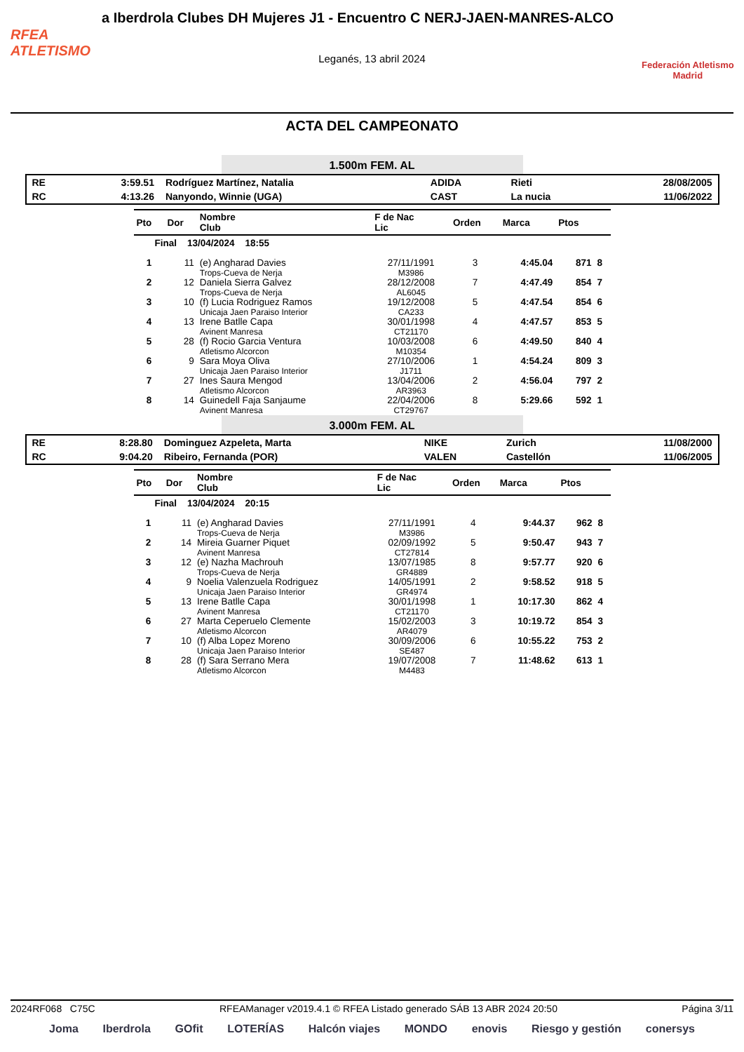a Iberdrola Clubes DH Mujeres J1 - Encuentro C NERJ-JAEN-MANRES-ALCO
RFEA
ATLETISMO
Leganés, 13 abril 2024
Federación Atletismo
Madrid
ACTA DEL CAMPEONATO
1.500m FEM. AL
| RE | 3:59.51 | Rodríguez Martínez, Natalia | ADIDA | Rieti | 28/08/2005 |
| RC | 4:13.26 | Nanyondo, Winnie (UGA) | CAST | La nucia | 11/06/2022 |
| Pto | Dor | Nombre Club | F de Nac Lic | Orden | Marca | Ptos | |
| --- | --- | --- | --- | --- | --- | --- | --- |
| Final 13/04/2024 18:55 | | | | | | | |
| 1 | 11 | (e) Angharad Davies Trops-Cueva de Nerja | 27/11/1991 M3986 | 3 | 4:45.04 | 871 | 8 |
| 2 | 12 | Daniela Sierra Galvez Trops-Cueva de Nerja | 28/12/2008 AL6045 | 7 | 4:47.49 | 854 | 7 |
| 3 | 10 | (f) Lucia Rodriguez Ramos Unicaja Jaen Paraiso Interior | 19/12/2008 CA233 | 5 | 4:47.54 | 854 | 6 |
| 4 | 13 | Irene Batlle Capa Avinent Manresa | 30/01/1998 CT21170 | 4 | 4:47.57 | 853 | 5 |
| 5 | 28 | (f) Rocio Garcia Ventura Atletismo Alcorcon | 10/03/2008 M10354 | 6 | 4:49.50 | 840 | 4 |
| 6 | 9 | Sara Moya Oliva Unicaja Jaen Paraiso Interior | 27/10/2006 J1711 | 1 | 4:54.24 | 809 | 3 |
| 7 | 27 | Ines Saura Mengod Atletismo Alcorcon | 13/04/2006 AR3963 | 2 | 4:56.04 | 797 | 2 |
| 8 | 14 | Guinedell Faja Sanjaume Avinent Manresa | 22/04/2006 CT29767 | 8 | 5:29.66 | 592 | 1 |
3.000m FEM. AL
| RE | 8:28.80 | Dominguez Azpeleta, Marta | NIKE | Zurich | 11/08/2000 |
| RC | 9:04.20 | Ribeiro, Fernanda (POR) | VALEN | Castellón | 11/06/2005 |
| Pto | Dor | Nombre Club | F de Nac Lic | Orden | Marca | Ptos | |
| --- | --- | --- | --- | --- | --- | --- | --- |
| Final 13/04/2024 20:15 | | | | | | | |
| 1 | 11 | (e) Angharad Davies Trops-Cueva de Nerja | 27/11/1991 M3986 | 4 | 9:44.37 | 962 | 8 |
| 2 | 14 | Mireia Guarner Piquet Avinent Manresa | 02/09/1992 CT27814 | 5 | 9:50.47 | 943 | 7 |
| 3 | 12 | (e) Nazha Machrouh Trops-Cueva de Nerja | 13/07/1985 GR4889 | 8 | 9:57.77 | 920 | 6 |
| 4 | 9 | Noelia Valenzuela Rodriguez Unicaja Jaen Paraiso Interior | 14/05/1991 GR4974 | 2 | 9:58.52 | 918 | 5 |
| 5 | 13 | Irene Batlle Capa Avinent Manresa | 30/01/1998 CT21170 | 1 | 10:17.30 | 862 | 4 |
| 6 | 27 | Marta Ceperuelo Clemente Atletismo Alcorcon | 15/02/2003 AR4079 | 3 | 10:19.72 | 854 | 3 |
| 7 | 10 | (f) Alba Lopez Moreno Unicaja Jaen Paraiso Interior | 30/09/2006 SE487 | 6 | 10:55.22 | 753 | 2 |
| 8 | 28 | (f) Sara Serrano Mera Atletismo Alcorcon | 19/07/2008 M4483 | 7 | 11:48.62 | 613 | 1 |
2024RF068 C75C RFEAManager v2019.4.1 © RFEA Listado generado SÁB 13 ABR 2024 20:50 Página 3/11
Joma Iberdrola GOfit LOTERÍAS Halcón viajes MONDO enovis Riesgo y gestión conersys